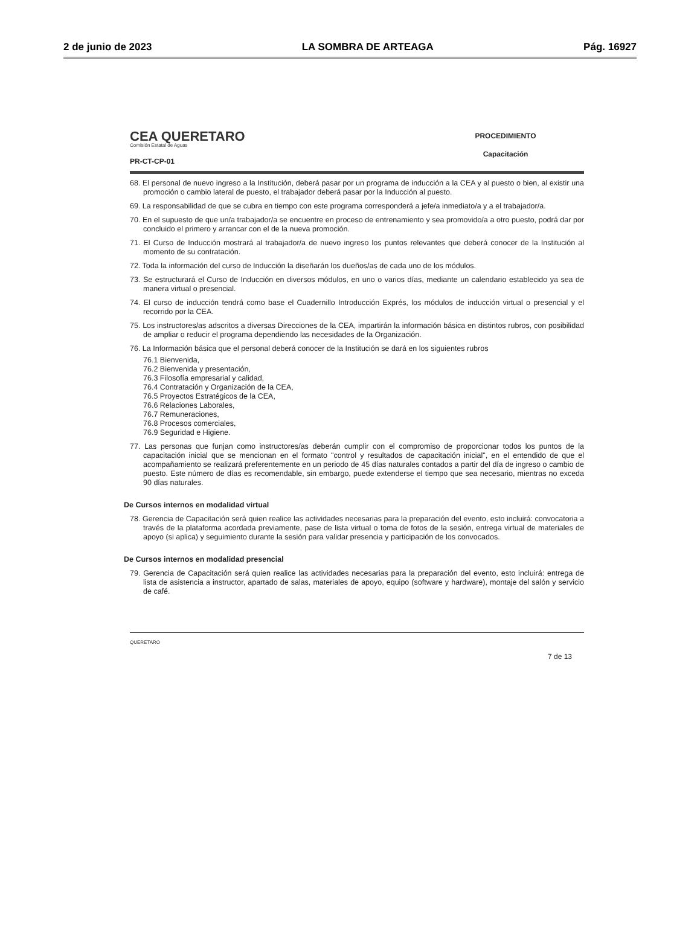2 de junio de 2023 LA SOMBRA DE ARTEAGA Pág. 16927
CEA QUERETARO
Comisión Estatal de Aguas
PR-CT-CP-01
PROCEDIMIENTO
Capacitación
68. El personal de nuevo ingreso a la Institución, deberá pasar por un programa de inducción a la CEA y al puesto o bien, al existir una promoción o cambio lateral de puesto, el trabajador deberá pasar por la Inducción al puesto.
69. La responsabilidad de que se cubra en tiempo con este programa corresponderá a jefe/a inmediato/a y a el trabajador/a.
70. En el supuesto de que un/a trabajador/a se encuentre en proceso de entrenamiento y sea promovido/a a otro puesto, podrá dar por concluido el primero y arrancar con el de la nueva promoción.
71. El Curso de Inducción mostrará al trabajador/a de nuevo ingreso los puntos relevantes que deberá conocer de la Institución al momento de su contratación.
72. Toda la información del curso de Inducción la diseñarán los dueños/as de cada uno de los módulos.
73. Se estructurará el Curso de Inducción en diversos módulos, en uno o varios días, mediante un calendario establecido ya sea de manera virtual o presencial.
74. El curso de inducción tendrá como base el Cuadernillo Introducción Exprés, los módulos de inducción virtual o presencial y el recorrido por la CEA.
75. Los instructores/as adscritos a diversas Direcciones de la CEA, impartirán la información básica en distintos rubros, con posibilidad de ampliar o reducir el programa dependiendo las necesidades de la Organización.
76. La Información básica que el personal deberá conocer de la Institución se dará en los siguientes rubros
76.1 Bienvenida,
76.2 Bienvenida y presentación,
76.3 Filosofía empresarial y calidad,
76.4 Contratación y Organización de la CEA,
76.5 Proyectos Estratégicos de la CEA,
76.6 Relaciones Laborales,
76.7 Remuneraciones,
76.8 Procesos comerciales,
76.9 Seguridad e Higiene.
77. Las personas que funjan como instructores/as deberán cumplir con el compromiso de proporcionar todos los puntos de la capacitación inicial que se mencionan en el formato "control y resultados de capacitación inicial", en el entendido de que el acompañamiento se realizará preferentemente en un periodo de 45 días naturales contados a partir del día de ingreso o cambio de puesto. Este número de días es recomendable, sin embargo, puede extenderse el tiempo que sea necesario, mientras no exceda 90 días naturales.
De Cursos internos en modalidad virtual
78. Gerencia de Capacitación será quien realice las actividades necesarias para la preparación del evento, esto incluirá: convocatoria a través de la plataforma acordada previamente, pase de lista virtual o toma de fotos de la sesión, entrega virtual de materiales de apoyo (si aplica) y seguimiento durante la sesión para validar presencia y participación de los convocados.
De Cursos internos en modalidad presencial
79. Gerencia de Capacitación será quien realice las actividades necesarias para la preparación del evento, esto incluirá: entrega de lista de asistencia a instructor, apartado de salas, materiales de apoyo, equipo (software y hardware), montaje del salón y servicio de café.
QUERETARO 7 de 13